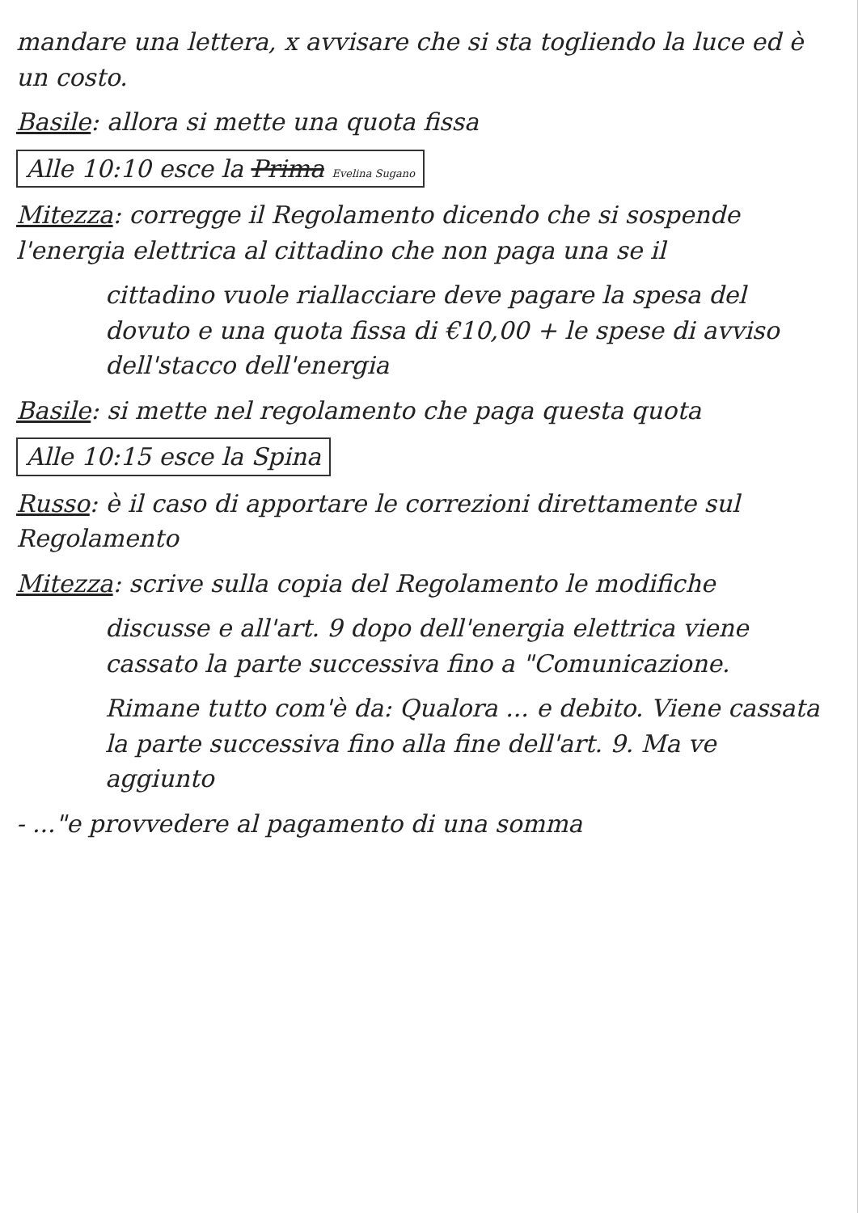mandare una lettera, x avvisare che si sta togliendo la luce ed è un costo.
Basile: allora si mette una quota fissa
Alle 10:10 esce la Prima Evelina Sugano
Mitezza: corregge il Regolamento dicendo che si sospende l'energia elettrica al cittadino che non paga una se il
cittadino vuole riallacciare deve pagare la spesa del dovuto e una quota fissa di €10,00 + le spese di avviso dell'stacco dell'energia
Basile: si mette nel regolamento che paga questa quota
Alle 10:15 esce la Spina
Russo: è il caso di apportare le correzioni direttamente sul Regolamento
Mitezza: scrive sulla copia del Regolamento le modifiche
discusse e all'art. 9 dopo dell'energia elettrica viene cassato la parte successiva fino a "Comunicazione.
Rimane tutto com'è da: Qualora ... e debito. Viene cassata la parte successiva fino alla fine dell'art. 9. Ma ve aggiunto
- ..."e provvedere al pagamento di una somma